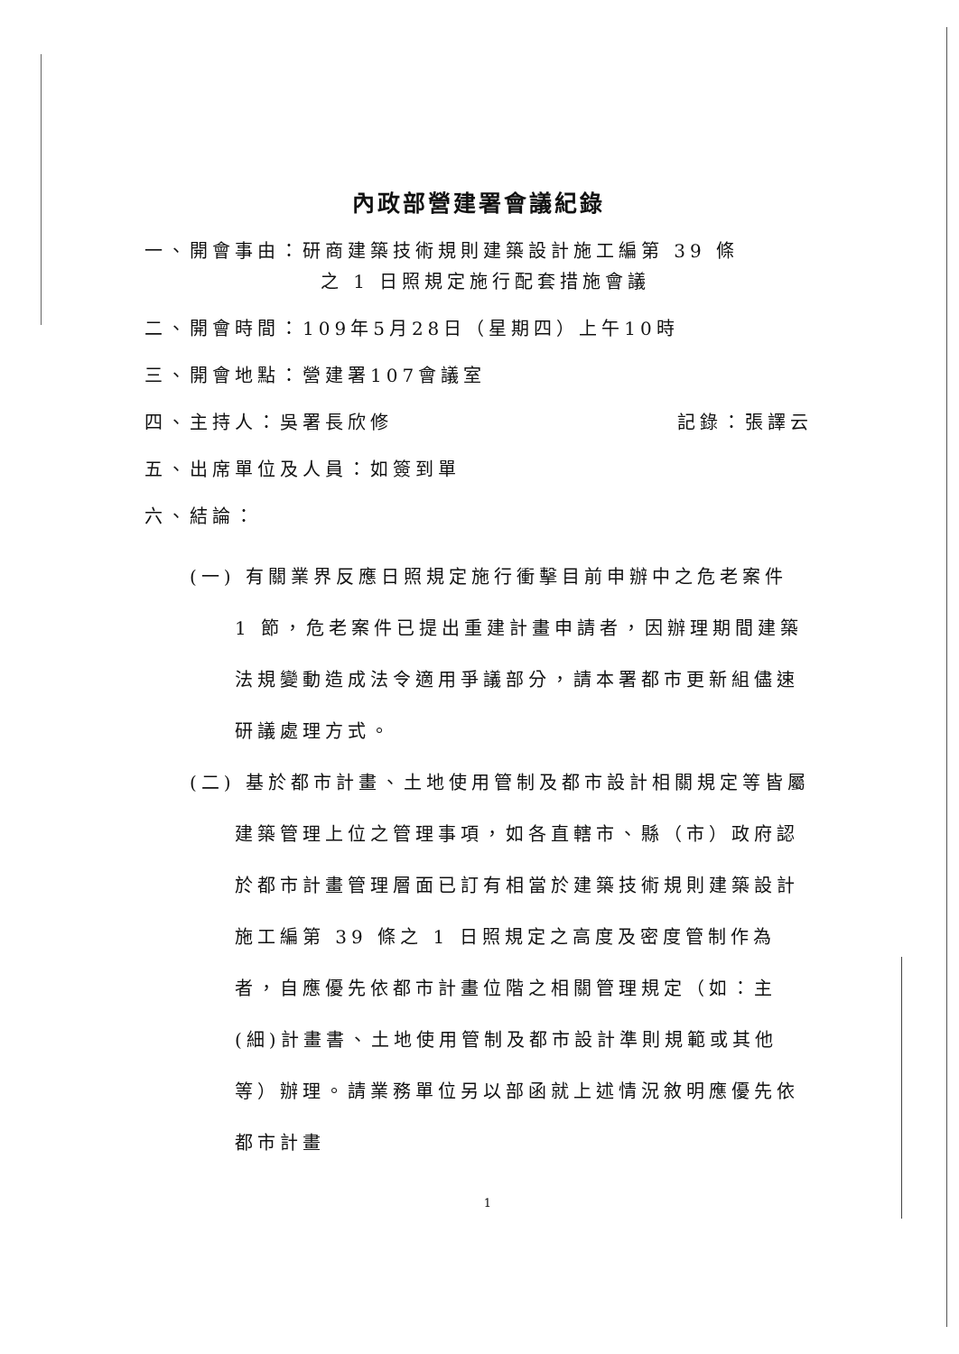內政部營建署會議紀錄
一、開會事由：研商建築技術規則建築設計施工編第 39 條
之 1 日照規定施行配套措施會議
二、開會時間：109年5月28日（星期四）上午10時
三、開會地點：營建署107會議室
四、主持人：吳署長欣修 記錄：張譯云
五、出席單位及人員：如簽到單
六、結論：
(一) 有關業界反應日照規定施行衝擊目前申辦中之危老案件 1 節，危老案件已提出重建計畫申請者，因辦理期間建築法規變動造成法令適用爭議部分，請本署都市更新組儘速研議處理方式。
(二) 基於都市計畫、土地使用管制及都市設計相關規定等皆屬建築管理上位之管理事項，如各直轄市、縣（市）政府認於都市計畫管理層面已訂有相當於建築技術規則建築設計施工編第 39 條之 1 日照規定之高度及密度管制作為者，自應優先依都市計畫位階之相關管理規定（如：主(細)計畫書、土地使用管制及都市設計準則規範或其他等）辦理。請業務單位另以部函就上述情況敘明應優先依都市計畫
1